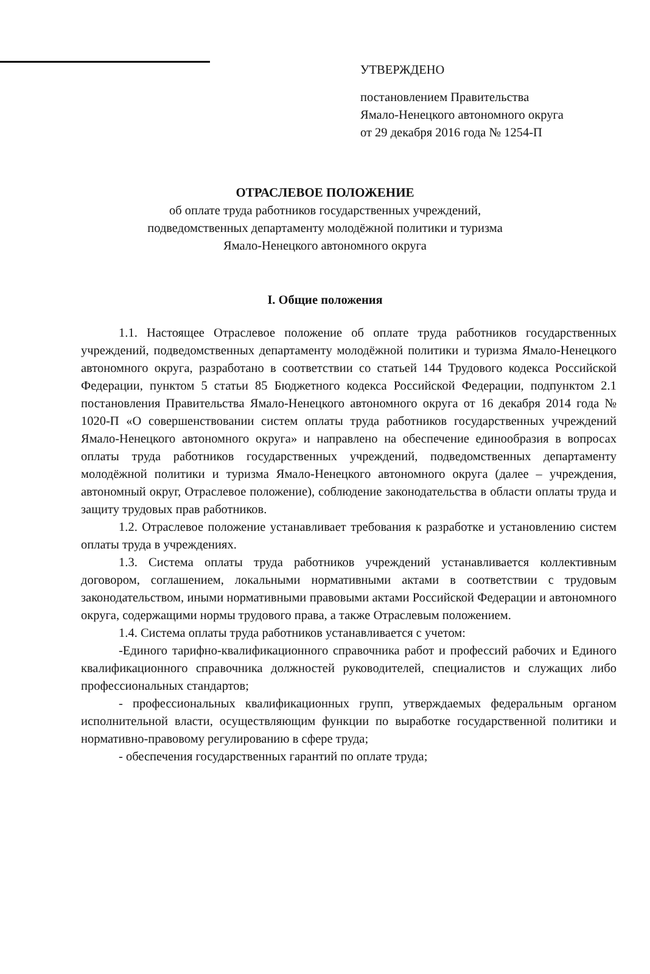УТВЕРЖДЕНО
постановлением Правительства
Ямало-Ненецкого автономного округа
от 29 декабря 2016 года № 1254-П
ОТРАСЛЕВОЕ ПОЛОЖЕНИЕ
об оплате труда работников государственных учреждений,
подведомственных департаменту молодёжной политики и туризма
Ямало-Ненецкого автономного округа
I. Общие положения
1.1. Настоящее Отраслевое положение об оплате труда работников государственных учреждений, подведомственных департаменту молодёжной политики и туризма Ямало-Ненецкого автономного округа, разработано в соответствии со статьей 144 Трудового кодекса Российской Федерации, пунктом 5 статьи 85 Бюджетного кодекса Российской Федерации, подпунктом 2.1 постановления Правительства Ямало-Ненецкого автономного округа от 16 декабря 2014 года № 1020-П «О совершенствовании систем оплаты труда работников государственных учреждений Ямало-Ненецкого автономного округа» и направлено на обеспечение единообразия в вопросах оплаты труда работников государственных учреждений, подведомственных департаменту молодёжной политики и туризма Ямало-Ненецкого автономного округа (далее – учреждения, автономный округ, Отраслевое положение), соблюдение законодательства в области оплаты труда и защиту трудовых прав работников.
1.2. Отраслевое положение устанавливает требования к разработке и установлению систем оплаты труда в учреждениях.
1.3. Система оплаты труда работников учреждений устанавливается коллективным договором, соглашением, локальными нормативными актами в соответствии с трудовым законодательством, иными нормативными правовыми актами Российской Федерации и автономного округа, содержащими нормы трудового права, а также Отраслевым положением.
1.4. Система оплаты труда работников устанавливается с учетом:
-Единого тарифно-квалификационного справочника работ и профессий рабочих и Единого квалификационного справочника должностей руководителей, специалистов и служащих либо профессиональных стандартов;
- профессиональных квалификационных групп, утверждаемых федеральным органом исполнительной власти, осуществляющим функции по выработке государственной политики и нормативно-правовому регулированию в сфере труда;
- обеспечения государственных гарантий по оплате труда;